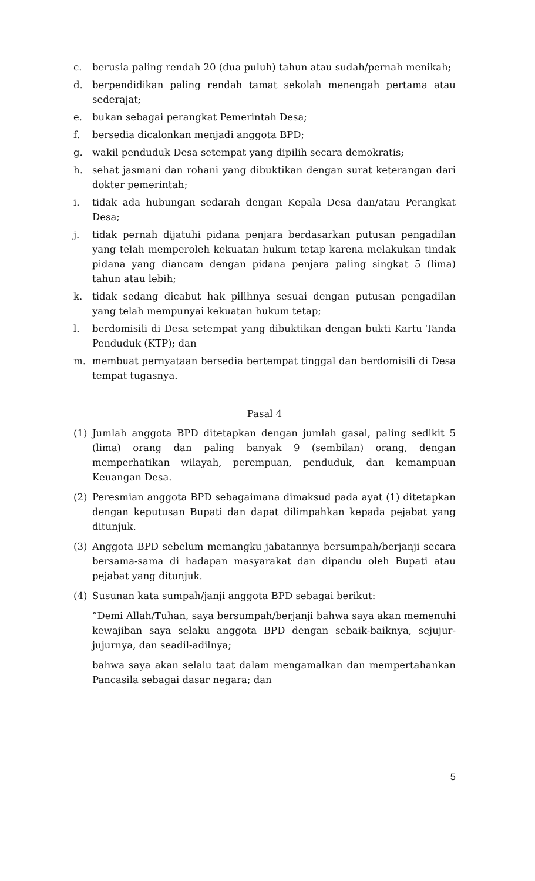c. berusia paling rendah 20 (dua puluh) tahun atau sudah/pernah menikah;
d. berpendidikan paling rendah tamat sekolah menengah pertama atau sederajat;
e. bukan sebagai perangkat Pemerintah Desa;
f. bersedia dicalonkan menjadi anggota BPD;
g. wakil penduduk Desa setempat yang dipilih secara demokratis;
h. sehat jasmani dan rohani yang dibuktikan dengan surat keterangan dari dokter pemerintah;
i. tidak ada hubungan sedarah dengan Kepala Desa dan/atau Perangkat Desa;
j. tidak pernah dijatuhi pidana penjara berdasarkan putusan pengadilan yang telah memperoleh kekuatan hukum tetap karena melakukan tindak pidana yang diancam dengan pidana penjara paling singkat 5 (lima) tahun atau lebih;
k. tidak sedang dicabut hak pilihnya sesuai dengan putusan pengadilan yang telah mempunyai kekuatan hukum tetap;
l. berdomisili di Desa setempat yang dibuktikan dengan bukti Kartu Tanda Penduduk (KTP); dan
m. membuat pernyataan bersedia bertempat tinggal dan berdomisili di Desa tempat tugasnya.
Pasal 4
(1) Jumlah anggota BPD ditetapkan dengan jumlah gasal, paling sedikit 5 (lima) orang dan paling banyak 9 (sembilan) orang, dengan memperhatikan wilayah, perempuan, penduduk, dan kemampuan Keuangan Desa.
(2) Peresmian anggota BPD sebagaimana dimaksud pada ayat (1) ditetapkan dengan keputusan Bupati dan dapat dilimpahkan kepada pejabat yang ditunjuk.
(3) Anggota BPD sebelum memangku jabatannya bersumpah/berjanji secara bersama-sama di hadapan masyarakat dan dipandu oleh Bupati atau pejabat yang ditunjuk.
(4) Susunan kata sumpah/janji anggota BPD sebagai berikut:
”Demi Allah/Tuhan, saya bersumpah/berjanji bahwa saya akan memenuhi kewajiban saya selaku anggota BPD dengan sebaik-baiknya, sejujur-jujurnya, dan seadil-adilnya;
bahwa saya akan selalu taat dalam mengamalkan dan mempertahankan Pancasila sebagai dasar negara; dan
5